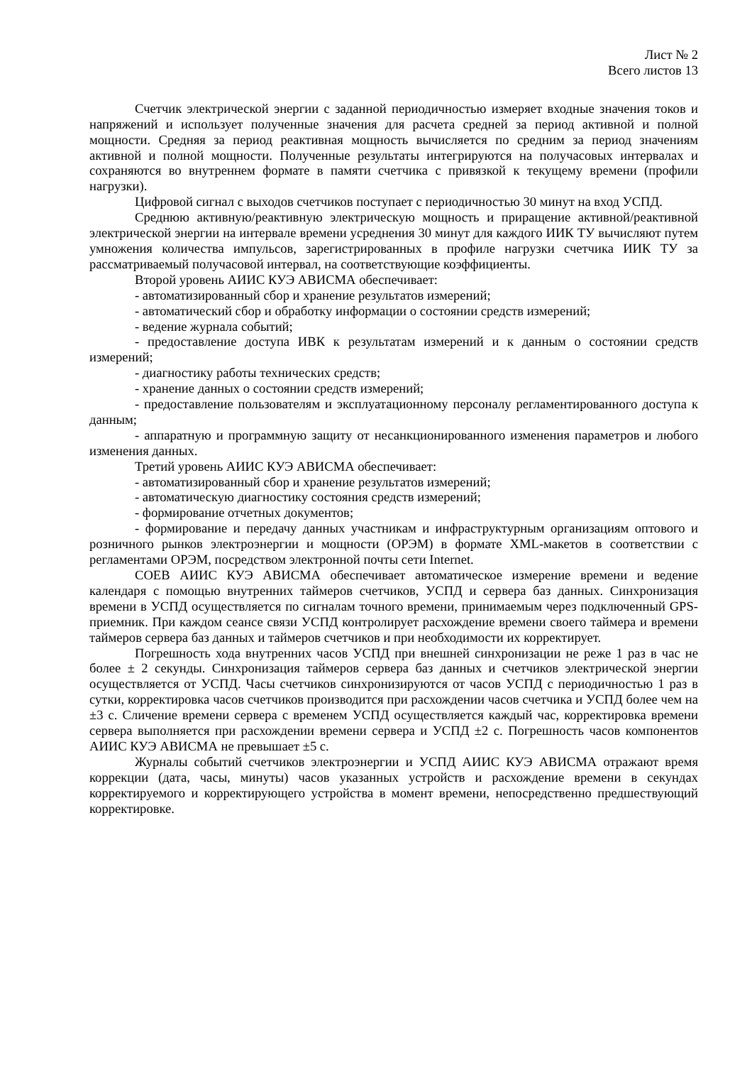Лист № 2
Всего листов 13
Счетчик электрической энергии с заданной периодичностью измеряет входные значения токов и напряжений и использует полученные значения для расчета средней за период активной и полной мощности. Средняя за период реактивная мощность вычисляется по средним за период значениям активной и полной мощности. Полученные результаты интегрируются на получасовых интервалах и сохраняются во внутреннем формате в памяти счетчика с привязкой к текущему времени (профили нагрузки).
Цифровой сигнал с выходов счетчиков поступает с периодичностью 30 минут на вход УСПД.
Среднюю активную/реактивную электрическую мощность и приращение активной/реактивной электрической энергии на интервале времени усреднения 30 минут для каждого ИИК ТУ вычисляют путем умножения количества импульсов, зарегистрированных в профиле нагрузки счетчика ИИК ТУ за рассматриваемый получасовой интервал, на соответствующие коэффициенты.
Второй уровень АИИС КУЭ АВИСМА обеспечивает:
- автоматизированный сбор и хранение результатов измерений;
- автоматический сбор и обработку информации о состоянии средств измерений;
- ведение журнала событий;
- предоставление доступа ИВК к результатам измерений и к данным о состоянии средств измерений;
- диагностику работы технических средств;
- хранение данных о состоянии средств измерений;
- предоставление пользователям и эксплуатационному персоналу регламентированного доступа к данным;
- аппаратную и программную защиту от несанкционированного изменения параметров и любого изменения данных.
Третий уровень АИИС КУЭ АВИСМА обеспечивает:
- автоматизированный сбор и хранение результатов измерений;
- автоматическую диагностику состояния средств измерений;
- формирование отчетных документов;
- формирование и передачу данных участникам и инфраструктурным организациям оптового и розничного рынков электроэнергии и мощности (ОРЭМ) в формате XML-макетов в соответствии с регламентами ОРЭМ, посредством электронной почты сети Internet.
СОЕВ АИИС КУЭ АВИСМА обеспечивает автоматическое измерение времени и ведение календаря с помощью внутренних таймеров счетчиков, УСПД и сервера баз данных. Синхронизация времени в УСПД осуществляется по сигналам точного времени, принимаемым через подключенный GPS-приемник. При каждом сеансе связи УСПД контролирует расхождение времени своего таймера и времени таймеров сервера баз данных и таймеров счетчиков и при необходимости их корректирует.
Погрешность хода внутренних часов УСПД при внешней синхронизации не реже 1 раз в час не более ± 2 секунды. Синхронизация таймеров сервера баз данных и счетчиков электрической энергии осуществляется от УСПД. Часы счетчиков синхронизируются от часов УСПД с периодичностью 1 раз в сутки, корректировка часов счетчиков производится при расхождении часов счетчика и УСПД более чем на ±3 с. Сличение времени сервера с временем УСПД осуществляется каждый час, корректировка времени сервера выполняется при расхождении времени сервера и УСПД ±2 с. Погрешность часов компонентов АИИС КУЭ АВИСМА не превышает ±5 с.
Журналы событий счетчиков электроэнергии и УСПД АИИС КУЭ АВИСМА отражают время коррекции (дата, часы, минуты) часов указанных устройств и расхождение времени в секундах корректируемого и корректирующего устройства в момент времени, непосредственно предшествующий корректировке.